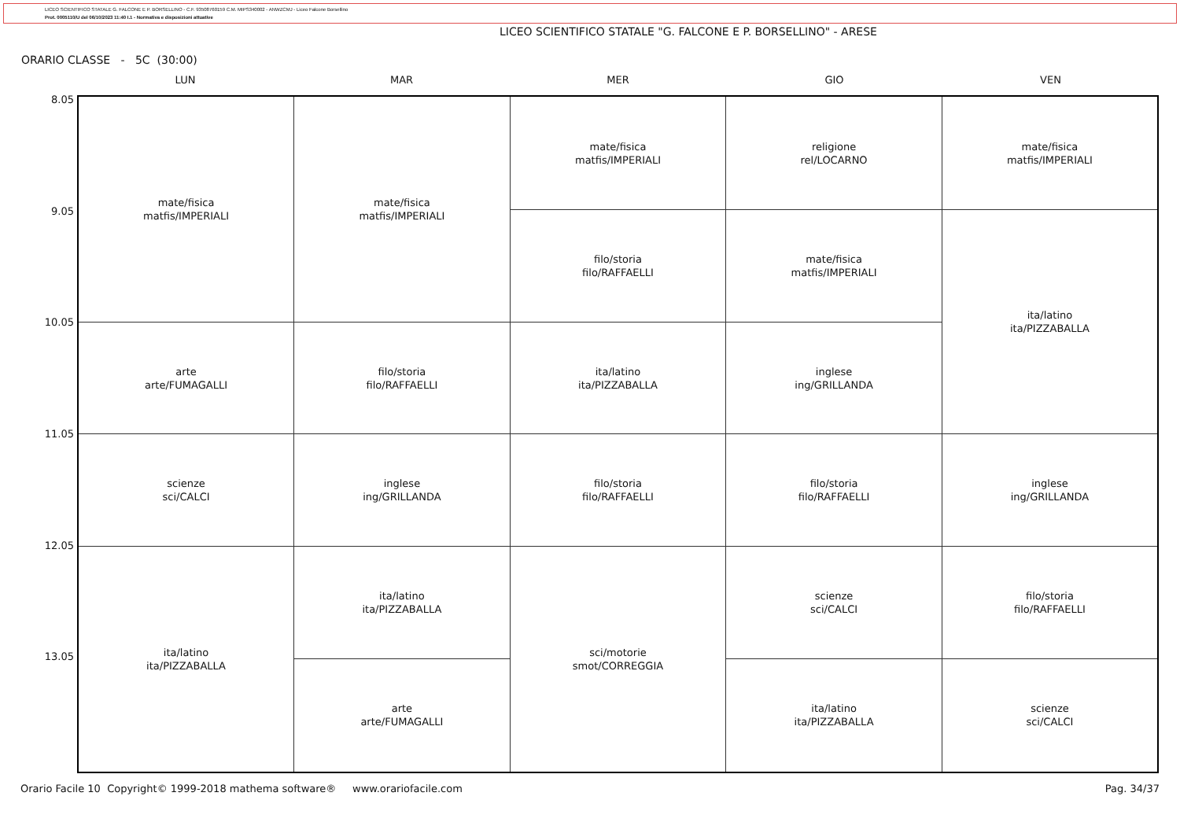LICEO SCIENTIFICO STATALE G. FALCONE E P. BORSELLINO - C.F. 93508760159 C.M. MIPS340002 - ANWZCMJ - Liceo Falcone Borsellino
Prot. 0005110/U del 06/10/2023 11:40 I.1 - Normativa e disposizioni attuative
LICEO SCIENTIFICO STATALE "G. FALCONE E P. BORSELLINO" - ARESE
ORARIO CLASSE - 5C (30:00)
LUN MAR MER GIO VEN
8.05
9.05
10.05
11.05
12.05
13.05
| mate/fisica matfis/IMPERIALI | mate/fisica matfis/IMPERIALI | mate/fisica matfis/IMPERIALI | religione rel/LOCARNO | mate/fisica matfis/IMPERIALI |
| | | filo/storia filo/RAFFAELLI | mate/fisica matfis/IMPERIALI | ita/latino ita/PIZZABALLA |
| arte arte/FUMAGALLI | filo/storia filo/RAFFAELLI | ita/latino ita/PIZZABALLA | inglese ing/GRILLANDA | |
| scienze sci/CALCI | inglese ing/GRILLANDA | filo/storia filo/RAFFAELLI | filo/storia filo/RAFFAELLI | inglese ing/GRILLANDA |
| ita/latino ita/PIZZABALLA | ita/latino ita/PIZZABALLA | sci/motorie smot/CORREGGIA | scienze sci/CALCI | filo/storia filo/RAFFAELLI |
| | arte arte/FUMAGALLI | | ita/latino ita/PIZZABALLA | scienze sci/CALCI |
Orario Facile 10 Copyright© 1999-2018 mathema software® www.orariofacile.com Pag. 34/37